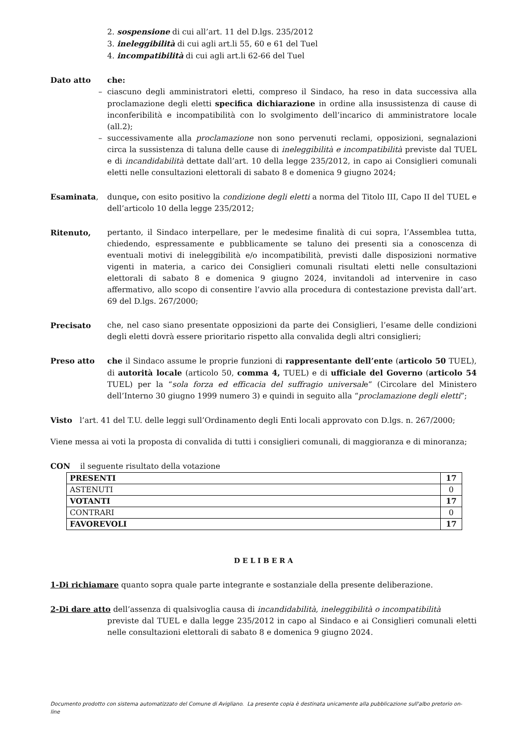2. sospensione di cui all’art. 11 del D.lgs. 235/2012
3. ineleggibilità di cui agli art.li 55, 60 e 61 del Tuel
4. incompatibilità di cui agli art.li 62-66 del Tuel
Dato atto che:
– ciascuno degli amministratori eletti, compreso il Sindaco, ha reso in data successiva alla proclamazione degli eletti specifica dichiarazione in ordine alla insussistenza di cause di inconferibilità e incompatibilità con lo svolgimento dell’incarico di amministratore locale (all.2);
– successivamente alla proclamazione non sono pervenuti reclami, opposizioni, segnalazioni circa la sussistenza di taluna delle cause di ineleggibilità e incompatibilità previste dal TUEL e di incandidabilità dettate dall’art. 10 della legge 235/2012, in capo ai Consiglieri comunali eletti nelle consultazioni elettorali di sabato 8 e domenica 9 giugno 2024;
Esaminata, dunque, con esito positivo la condizione degli eletti a norma del Titolo III, Capo II del TUEL e dell’articolo 10 della legge 235/2012;
Ritenuto, pertanto, il Sindaco interpellare, per le medesime finalità di cui sopra, l’Assemblea tutta, chiedendo, espressamente e pubblicamente se taluno dei presenti sia a conoscenza di eventuali motivi di ineleggibilità e/o incompatibilità, previsti dalle disposizioni normative vigenti in materia, a carico dei Consiglieri comunali risultati eletti nelle consultazioni elettorali di sabato 8 e domenica 9 giugno 2024, invitandoli ad intervenire in caso affermativo, allo scopo di consentire l’avvio alla procedura di contestazione prevista dall’art. 69 del D.lgs. 267/2000;
Precisato che, nel caso siano presentate opposizioni da parte dei Consiglieri, l’esame delle condizioni degli eletti dovrà essere prioritario rispetto alla convalida degli altri consiglieri;
Preso atto che il Sindaco assume le proprie funzioni di rappresentante dell’ente (articolo 50 TUEL), di autorità locale (articolo 50, comma 4, TUEL) e di ufficiale del Governo (articolo 54 TUEL) per la “sola forza ed efficacia del suffragio universale” (Circolare del Ministero dell’Interno 30 giugno 1999 numero 3) e quindi in seguito alla “proclamazione degli eletti”;
Visto l’art. 41 del T.U. delle leggi sull’Ordinamento degli Enti locali approvato con D.lgs. n. 267/2000;
Viene messa ai voti la proposta di convalida di tutti i consiglieri comunali, di maggioranza e di minoranza;
CON il seguente risultato della votazione
| PRESENTI | 17 |
| ASTENUTI | 0 |
| VOTANTI | 17 |
| CONTRARI | 0 |
| FAVOREVOLI | 17 |
D E L I B E R A
1-Di richiamare quanto sopra quale parte integrante e sostanziale della presente deliberazione.
2-Di dare atto dell’assenza di qualsivoglia causa di incandidabilità, ineleggibilità o incompatibilità
previste dal TUEL e dalla legge 235/2012 in capo al Sindaco e ai Consiglieri comunali eletti nelle consultazioni elettorali di sabato 8 e domenica 9 giugno 2024.
Documento prodotto con sistema automatizzato del Comune di Avigliano. La presente copia è destinata unicamente alla pubblicazione sull'albo pretorio on-line